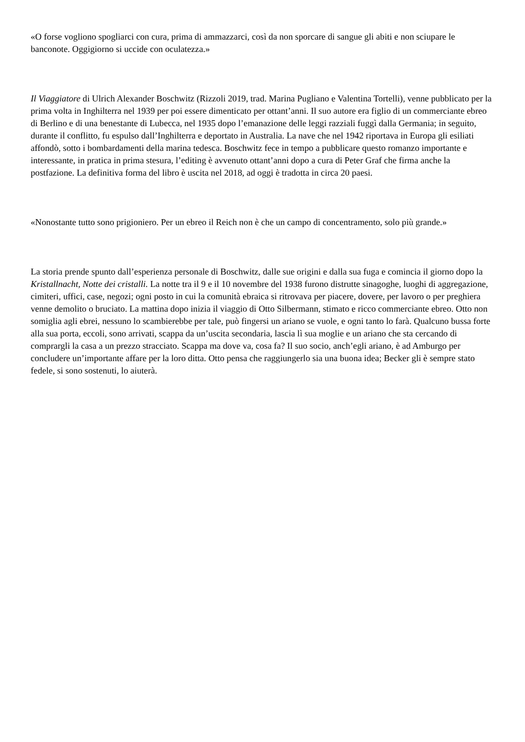«O forse vogliono spogliarci con cura, prima di ammazzarci, così da non sporcare di sangue gli abiti e non sciupare le banconote. Oggigiorno si uccide con oculatezza.»
Il Viaggiatore di Ulrich Alexander Boschwitz (Rizzoli 2019, trad. Marina Pugliano e Valentina Tortelli), venne pubblicato per la prima volta in Inghilterra nel 1939 per poi essere dimenticato per ottant’anni. Il suo autore era figlio di un commerciante ebreo di Berlino e di una benestante di Lubecca, nel 1935 dopo l’emanazione delle leggi razziali fuggì dalla Germania; in seguito, durante il conflitto, fu espulso dall’Inghilterra e deportato in Australia. La nave che nel 1942 riportava in Europa gli esiliati affondò, sotto i bombardamenti della marina tedesca. Boschwitz fece in tempo a pubblicare questo romanzo importante e interessante, in pratica in prima stesura, l’editing è avvenuto ottant’anni dopo a cura di Peter Graf che firma anche la postfazione. La definitiva forma del libro è uscita nel 2018, ad oggi è tradotta in circa 20 paesi.
«Nonostante tutto sono prigioniero. Per un ebreo il Reich non è che un campo di concentramento, solo più grande.»
La storia prende spunto dall’esperienza personale di Boschwitz, dalle sue origini e dalla sua fuga e comincia il giorno dopo la Kristallnacht, Notte dei cristalli. La notte tra il 9 e il 10 novembre del 1938 furono distrutte sinagoghe, luoghi di aggregazione, cimiteri, uffici, case, negozi; ogni posto in cui la comunità ebraica si ritrovava per piacere, dovere, per lavoro o per preghiera venne demolito o bruciato. La mattina dopo inizia il viaggio di Otto Silbermann, stimato e ricco commerciante ebreo. Otto non somiglia agli ebrei, nessuno lo scambierebbe per tale, può fingersi un ariano se vuole, e ogni tanto lo farà. Qualcuno bussa forte alla sua porta, eccoli, sono arrivati, scappa da un’uscita secondaria, lascia lì sua moglie e un ariano che sta cercando di comprargli la casa a un prezzo stracciato. Scappa ma dove va, cosa fa? Il suo socio, anch’egli ariano, è ad Amburgo per concludere un’importante affare per la loro ditta. Otto pensa che raggiungerlo sia una buona idea; Becker gli è sempre stato fedele, si sono sostenuti, lo aiuterà.